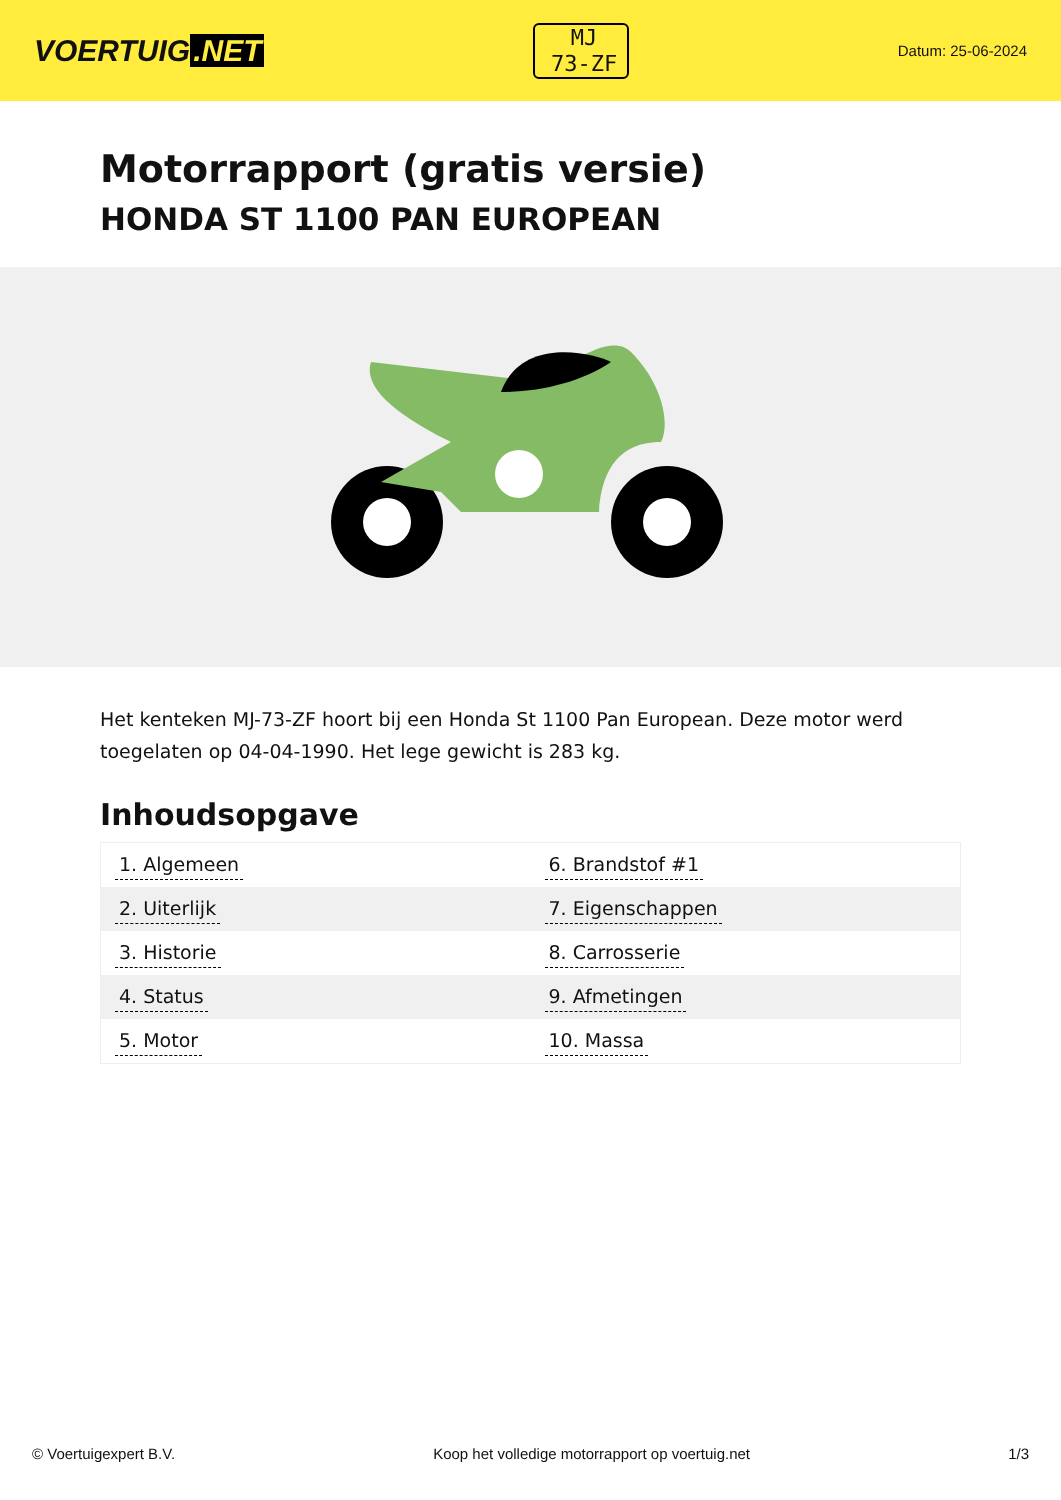VOERTUIG.NET
MJ
73-ZF
Datum: 25-06-2024
Motorrapport (gratis versie)
HONDA ST 1100 PAN EUROPEAN
Het kenteken MJ-73-ZF hoort bij een Honda St 1100 Pan European. Deze motor werd toegelaten op 04-04-1990. Het lege gewicht is 283 kg.
Inhoudsopgave
| 1. Algemeen | 6. Brandstof #1 |
| 2. Uiterlijk | 7. Eigenschappen |
| 3. Historie | 8. Carrosserie |
| 4. Status | 9. Afmetingen |
| 5. Motor | 10. Massa |
© Voertuigexpert B.V. Koop het volledige motorrapport op voertuig.net 1/3